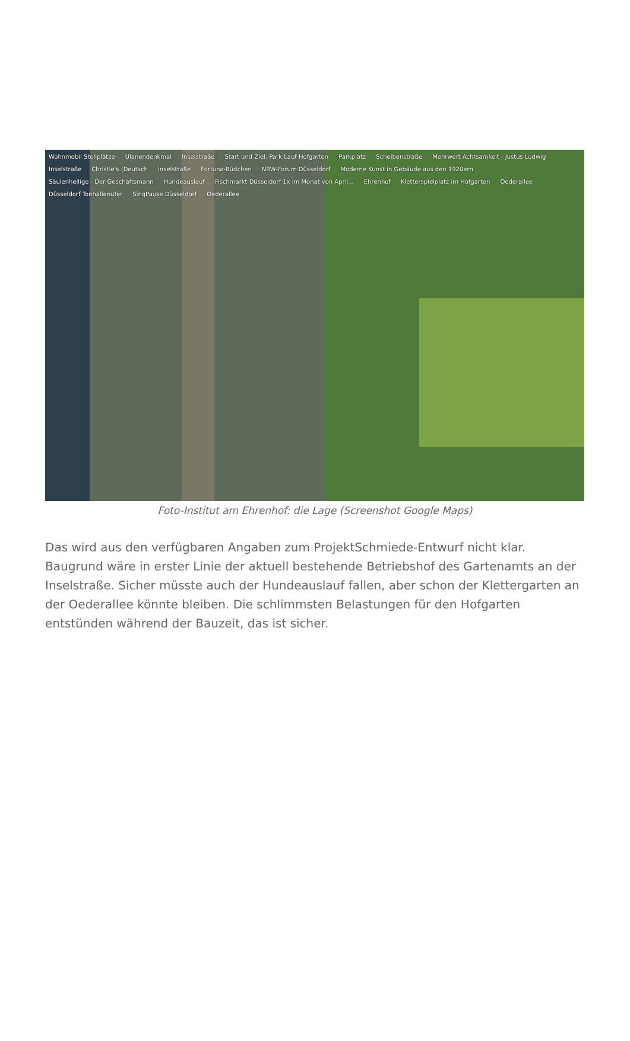Wohnmobil Stellplätze Ulanendenkmal Inselstraße Start und Ziel: Park Lauf Hofgarten Parkplatz Scheibenstraße Mehrwert Achtsamkeit - Justus Ludwig Inselstraße Christie's (Deutsch Inselstraße Fortuna-Büdchen NRW-Forum Düsseldorf Moderne Kunst in Gebäude aus den 1920ern Säulenheilige - Der Geschäftsmann Hundeauslauf Fischmarkt Düsseldorf 1x im Monat von April... Ehrenhof Kletterspielplatz im Hofgarten Oederallee Düsseldorf Tonhallenufer SingPause Düsseldorf Oederallee
Foto-Institut am Ehrenhof: die Lage (Screenshot Google Maps)
Das wird aus den verfügbaren Angaben zum ProjektSchmiede-Entwurf nicht klar. Baugrund wäre in erster Linie der aktuell bestehende Betriebshof des Gartenamts an der Inselstraße. Sicher müsste auch der Hundeauslauf fallen, aber schon der Klettergarten an der Oederallee könnte bleiben. Die schlimmsten Belastungen für den Hofgarten entstünden während der Bauzeit, das ist sicher.